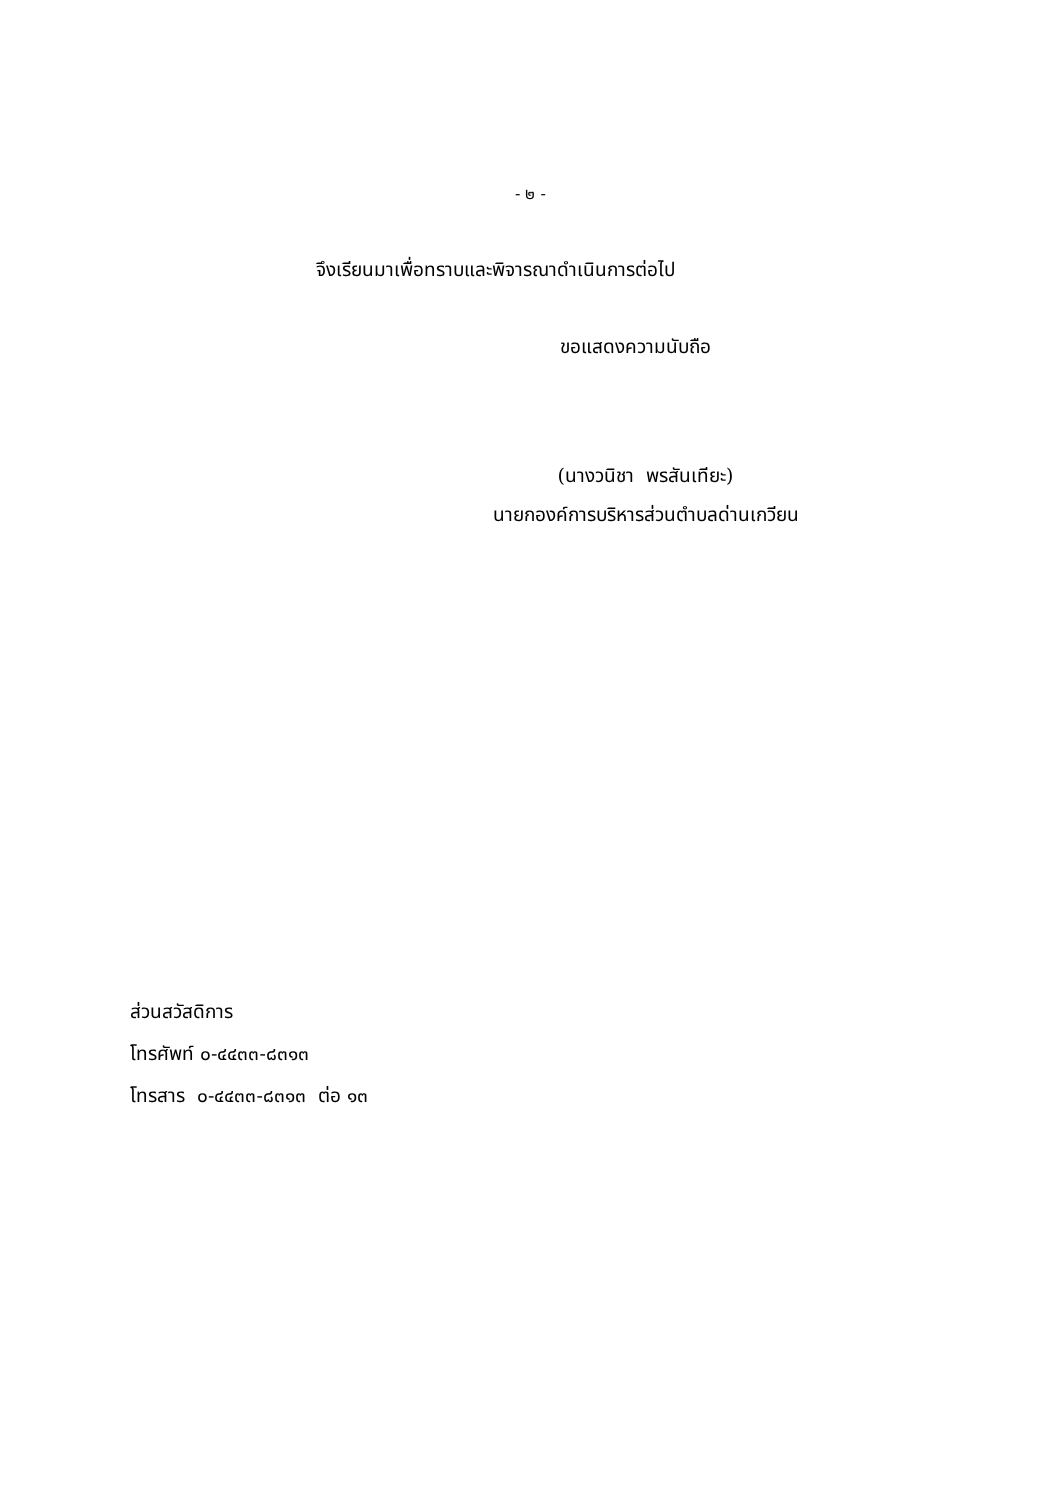- ๒ -
จึงเรียนมาเพื่อทราบและพิจารณาดำเนินการต่อไป
ขอแสดงความนับถือ
(นางวนิชา พรสันเทียะ)
นายกองค์การบริหารส่วนตำบลด่านเกวียน
ส่วนสวัสดิการ
โทรศัพท์ ๐-๔๔๓๓-๘๓๑๓
โทรสาร ๐-๔๔๓๓-๘๓๑๓ ต่อ ๑๓